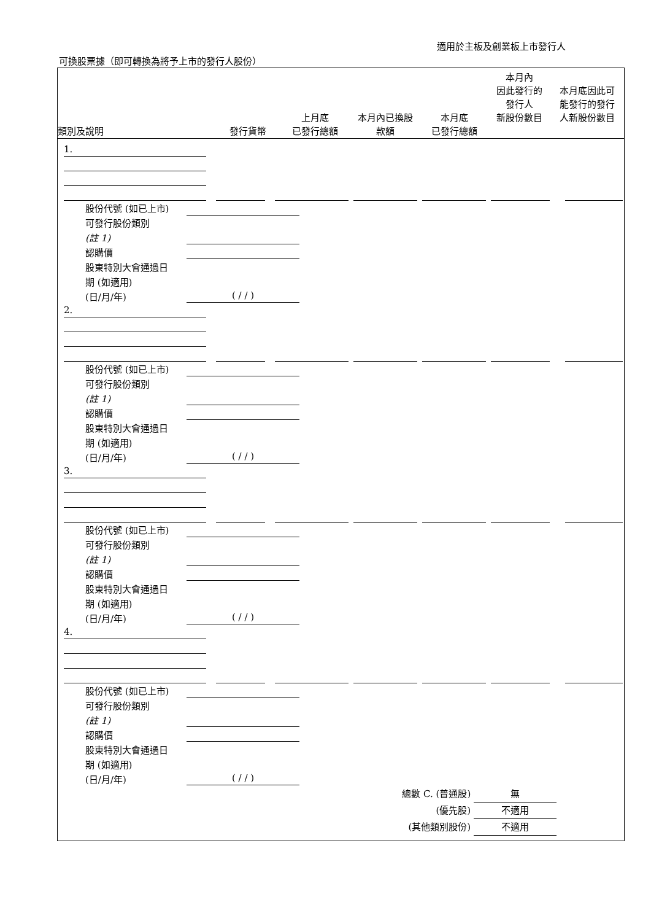適用於主板及創業板上市發行人
可換股票據（即可轉換為將予上市的發行人股份）
| 類別及說明 | 發行貨幣 | 上月底 已發行總額 | 本月內已換股 款額 | 本月底 已發行總額 | 本月內 因此發行的 發行人 新股份數目 | 本月底因此可 能發行的發行 人新股份數目 |
| --- | --- | --- | --- | --- | --- | --- |
1.
股份代號 (如已上市)
可發行股份類別
(註 1)
認購價
股東特別大會通過日
期 (如適用)
(日/月/年)
( / / )
2.
股份代號 (如已上市)
可發行股份類別
(註 1)
認購價
股東特別大會通過日
期 (如適用)
(日/月/年)
( / / )
3.
股份代號 (如已上市)
可發行股份類別
(註 1)
認購價
股東特別大會通過日
期 (如適用)
(日/月/年)
( / / )
4.
股份代號 (如已上市)
可發行股份類別
(註 1)
認購價
股東特別大會通過日
期 (如適用)
(日/月/年)
( / / )
總數 C. (普通股) 無
(優先股) 不適用
(其他類別股份) 不適用